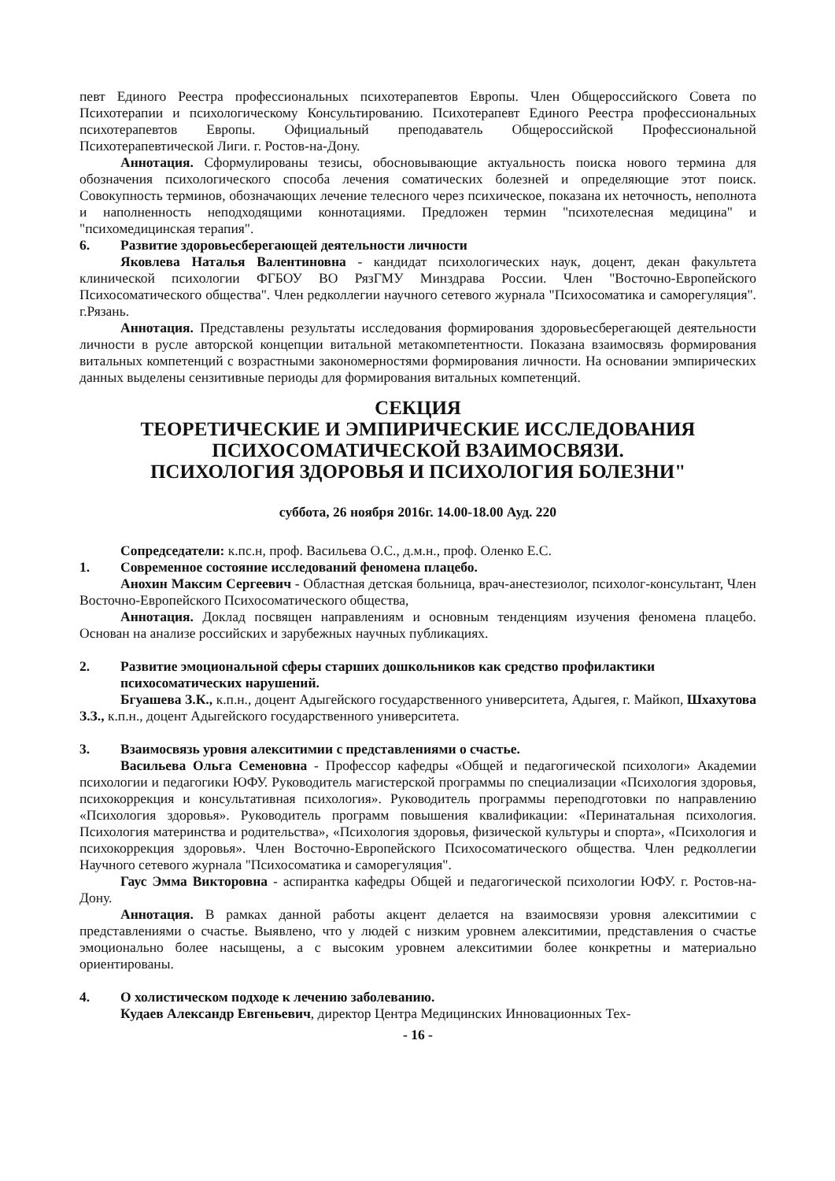певт Единого Реестра профессиональных психотерапевтов Европы. Член Общероссийского Совета по Психотерапии и психологическому Консультированию. Психотерапевт Единого Реестра профессиональных психотерапевтов Европы. Официальный преподаватель Общероссийской Профессиональной Психотерапевтической Лиги. г. Ростов-на-Дону.
Аннотация. Сформулированы тезисы, обосновывающие актуальность поиска нового термина для обозначения психологического способа лечения соматических болезней и определяющие этот поиск. Совокупность терминов, обозначающих лечение телесного через психическое, показана их неточность, неполнота и наполненность неподходящими коннотациями. Предложен термин "психотелесная медицина" и "психомедицинская терапия".
6. Развитие здоровьесберегающей деятельности личности
Яковлева Наталья Валентиновна - кандидат психологических наук, доцент, декан факультета клинической психологии ФГБОУ ВО РязГМУ Минздрава России. Член "Восточно-Европейского Психосоматического общества". Член редколлегии научного сетевого журнала "Психосоматика и саморегуляция". г.Рязань.
Аннотация. Представлены результаты исследования формирования здоровьесберегающей деятельности личности в русле авторской концепции витальной метакомпетентности. Показана взаимосвязь формирования витальных компетенций с возрастными закономерностями формирования личности. На основании эмпирических данных выделены сензитивные периоды для формирования витальных компетенций.
СЕКЦИЯ
ТЕОРЕТИЧЕСКИЕ И ЭМПИРИЧЕСКИЕ ИССЛЕДОВАНИЯ
ПСИХОСОМАТИЧЕСКОЙ ВЗАИМОСВЯЗИ.
ПСИХОЛОГИЯ ЗДОРОВЬЯ И ПСИХОЛОГИЯ БОЛЕЗНИ"
суббота, 26 ноября 2016г. 14.00-18.00 Ауд. 220
Сопредседатели: к.пс.н, проф. Васильева О.С., д.м.н., проф. Оленко Е.С.
1. Современное состояние исследований феномена плацебо.
Анохин Максим Сергеевич - Областная детская больница, врач-анестезиолог, психолог-консультант, Член Восточно-Европейского Психосоматического общества,
Аннотация. Доклад посвящен направлениям и основным тенденциям изучения феномена плацебо. Основан на анализе российских и зарубежных научных публикациях.
2. Развитие эмоциональной сферы старших дошкольников как средство профилактики психосоматических нарушений.
Бгуашева З.К., к.п.н., доцент Адыгейского государственного университета, Адыгея, г. Майкоп, Шхахутова З.З., к.п.н., доцент Адыгейского государственного университета.
3. Взаимосвязь уровня алекситимии с представлениями о счастье.
Васильева Ольга Семеновна - Профессор кафедры «Общей и педагогической психологи» Академии психологии и педагогики ЮФУ. Руководитель магистерской программы по специализации «Психология здоровья, психокоррекция и консультативная психология». Руководитель программы переподготовки по направлению «Психология здоровья». Руководитель программ повышения квалификации: «Перинатальная психология. Психология материнства и родительства», «Психология здоровья, физической культуры и спорта», «Психология и психокоррекция здоровья». Член Восточно-Европейского Психосоматического общества. Член редколлегии Научного сетевого журнала "Психосоматика и саморегуляция".
Гаус Эмма Викторовна - аспирантка кафедры Общей и педагогической психологии ЮФУ. г. Ростов-на-Дону.
Аннотация. В рамках данной работы акцент делается на взаимосвязи уровня алекситимии с представлениями о счастье. Выявлено, что у людей с низким уровнем алекситимии, представления о счастье эмоционально более насыщены, а с высоким уровнем алекситимии более конкретны и материально ориентированы.
4. О холистическом подходе к лечению заболеванию.
Кудаев Александр Евгеньевич, директор Центра Медицинских Инновационных Тех-
- 16 -